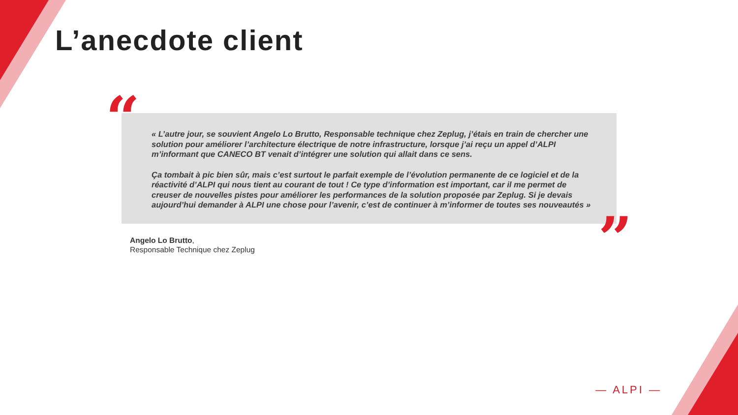L’anecdote client
“
« L’autre jour, se souvient Angelo Lo Brutto, Responsable technique chez Zeplug, j’étais en train de chercher une solution pour améliorer l’architecture électrique de notre infrastructure, lorsque j’ai reçu un appel d’ALPI m’informant que CANECO BT venait d’intégrer une solution qui allait dans ce sens.
Ça tombait à pic bien sûr, mais c’est surtout le parfait exemple de l’évolution permanente de ce logiciel et de la réactivité d’ALPI qui nous tient au courant de tout ! Ce type d’information est important, car il me permet de creuser de nouvelles pistes pour améliorer les performances de la solution proposée par Zeplug. Si je devais aujourd’hui demander à ALPI une chose pour l’avenir, c’est de continuer à m’informer de toutes ses nouveautés »
”
Angelo Lo Brutto,
Responsable Technique chez Zeplug
— ALPI —